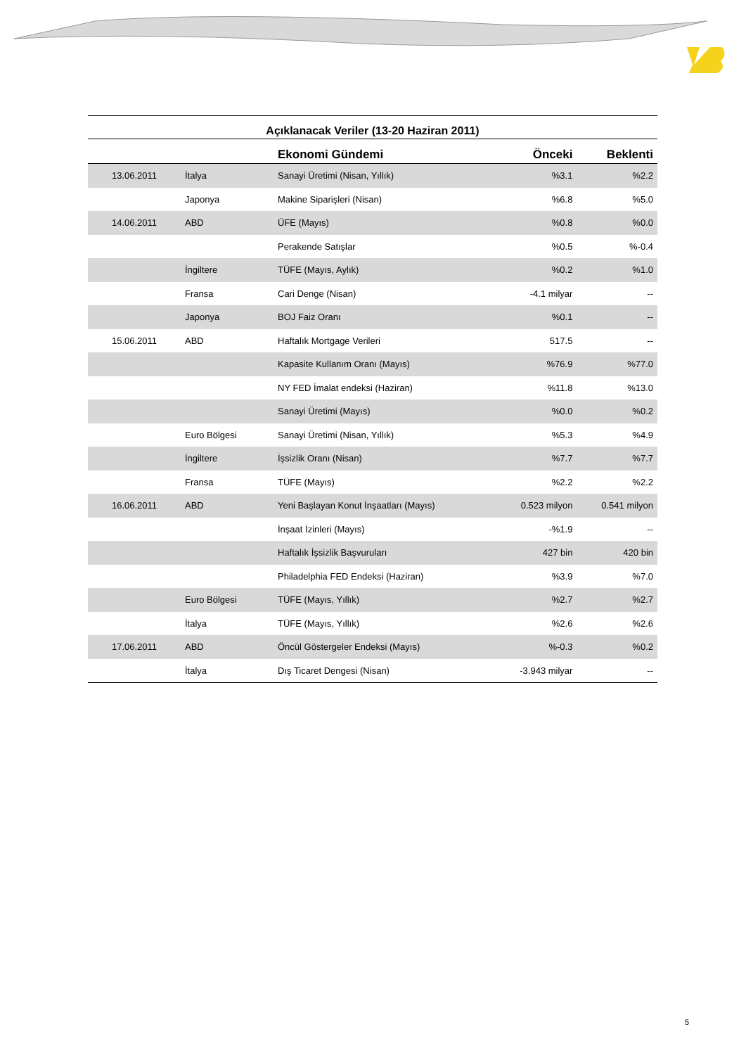Açıklanacak Veriler (13-20 Haziran 2011)
| | | Ekonomi Gündemi | Önceki | Beklenti |
| --- | --- | --- | --- | --- |
| 13.06.2011 | İtalya | Sanayi Üretimi (Nisan, Yıllık) | %3.1 | %2.2 |
| | Japonya | Makine Siparişleri (Nisan) | %6.8 | %5.0 |
| 14.06.2011 | ABD | ÜFE (Mayıs) | %0.8 | %0.0 |
| | | Perakende Satışlar | %0.5 | %-0.4 |
| | İngiltere | TÜFE (Mayıs, Aylık) | %0.2 | %1.0 |
| | Fransa | Cari Denge (Nisan) | -4.1 milyar | -- |
| | Japonya | BOJ Faiz Oranı | %0.1 | -- |
| 15.06.2011 | ABD | Haftalık Mortgage Verileri | 517.5 | -- |
| | | Kapasite Kullanım Oranı (Mayıs) | %76.9 | %77.0 |
| | | NY FED İmalat endeksi (Haziran) | %11.8 | %13.0 |
| | | Sanayi Üretimi (Mayıs) | %0.0 | %0.2 |
| | Euro Bölgesi | Sanayi Üretimi (Nisan, Yıllık) | %5.3 | %4.9 |
| | İngiltere | İşsizlik Oranı (Nisan) | %7.7 | %7.7 |
| | Fransa | TÜFE (Mayıs) | %2.2 | %2.2 |
| 16.06.2011 | ABD | Yeni Başlayan Konut İnşaatları (Mayıs) | 0.523 milyon | 0.541 milyon |
| | | İnşaat İzinleri (Mayıs) | -%1.9 | -- |
| | | Haftalık İşsizlik Başvuruları | 427 bin | 420 bin |
| | | Philadelphia FED Endeksi (Haziran) | %3.9 | %7.0 |
| | Euro Bölgesi | TÜFE (Mayıs, Yıllık) | %2.7 | %2.7 |
| | İtalya | TÜFE (Mayıs, Yıllık) | %2.6 | %2.6 |
| 17.06.2011 | ABD | Öncül Göstergeler Endeksi (Mayıs) | %-0.3 | %0.2 |
| | İtalya | Dış Ticaret Dengesi (Nisan) | -3.943 milyar | -- |
5